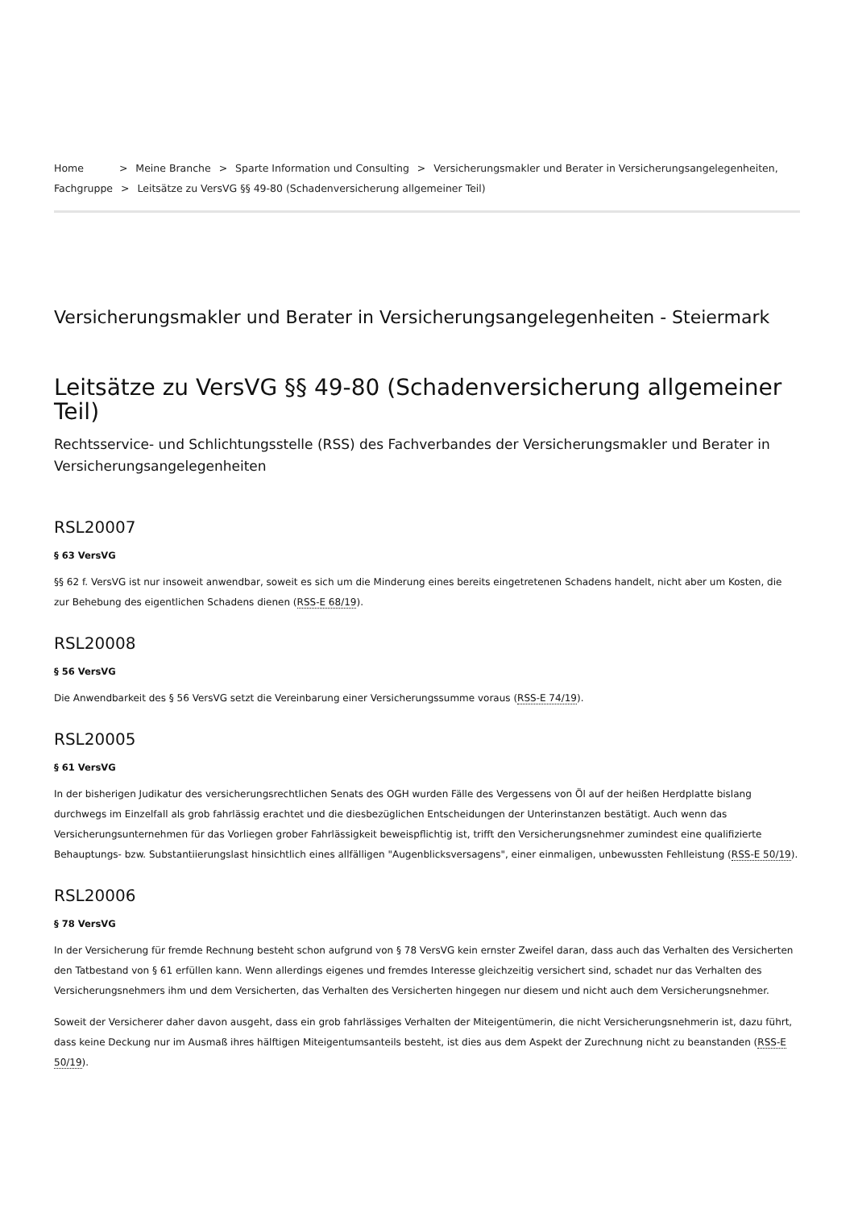Home > Meine Branche > Sparte Information und Consulting > Versicherungsmakler und Berater in Versicherungsangelegenheiten, Fachgruppe > Leitsätze zu VersVG §§ 49-80 (Schadenversicherung allgemeiner Teil)
Versicherungsmakler und Berater in Versicherungsangelegenheiten - Steiermark
Leitsätze zu VersVG §§ 49-80 (Schadenversicherung allgemeiner Teil)
Rechtsservice- und Schlichtungsstelle (RSS) des Fachverbandes der Versicherungsmakler und Berater in Versicherungsangelegenheiten
RSL20007
§ 63 VersVG
§§ 62 f. VersVG ist nur insoweit anwendbar, soweit es sich um die Minderung eines bereits eingetretenen Schadens handelt, nicht aber um Kosten, die zur Behebung des eigentlichen Schadens dienen (RSS-E 68/19).
RSL20008
§ 56 VersVG
Die Anwendbarkeit des § 56 VersVG setzt die Vereinbarung einer Versicherungssumme voraus (RSS-E 74/19).
RSL20005
§ 61 VersVG
In der bisherigen Judikatur des versicherungsrechtlichen Senats des OGH wurden Fälle des Vergessens von Öl auf der heißen Herdplatte bislang durchwegs im Einzelfall als grob fahrlässig erachtet und die diesbezüglichen Entscheidungen der Unterinstanzen bestätigt. Auch wenn das Versicherungsunternehmen für das Vorliegen grober Fahrlässigkeit beweispflichtig ist, trifft den Versicherungsnehmer zumindest eine qualifizierte Behauptungs- bzw. Substantiierungslast hinsichtlich eines allfälligen "Augenblicksversagens", einer einmaligen, unbewussten Fehlleistung (RSS-E 50/19).
RSL20006
§ 78 VersVG
In der Versicherung für fremde Rechnung besteht schon aufgrund von § 78 VersVG kein ernster Zweifel daran, dass auch das Verhalten des Versicherten den Tatbestand von § 61 erfüllen kann. Wenn allerdings eigenes und fremdes Interesse gleichzeitig versichert sind, schadet nur das Verhalten des Versicherungsnehmers ihm und dem Versicherten, das Verhalten des Versicherten hingegen nur diesem und nicht auch dem Versicherungsnehmer.
Soweit der Versicherer daher davon ausgeht, dass ein grob fahrlässiges Verhalten der Miteigentümerin, die nicht Versicherungsnehmerin ist, dazu führt, dass keine Deckung nur im Ausmaß ihres hälftigen Miteigentumsanteils besteht, ist dies aus dem Aspekt der Zurechnung nicht zu beanstanden (RSS-E 50/19).